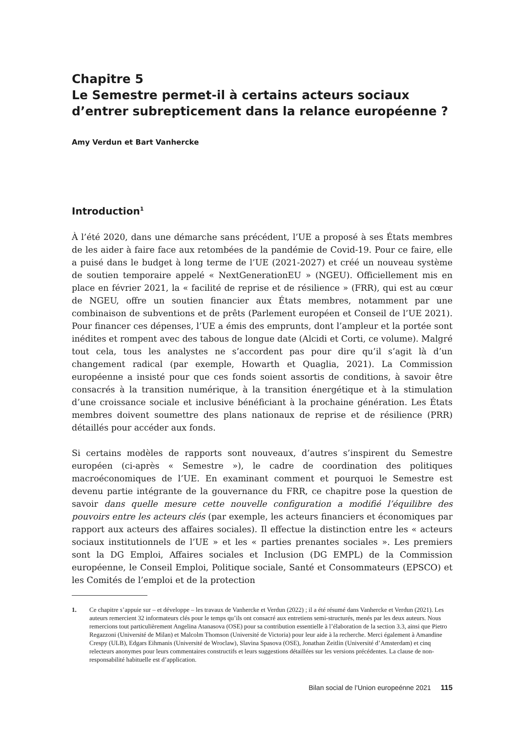Chapitre 5
Le Semestre permet-il à certains acteurs sociaux d’entrer subrepticement dans la relance européenne ?
Amy Verdun et Bart Vanhercke
Introduction<sup>1</sup>
À l’été 2020, dans une démarche sans précédent, l’UE a proposé à ses États membres de les aider à faire face aux retombées de la pandémie de Covid-19. Pour ce faire, elle a puisé dans le budget à long terme de l’UE (2021-2027) et créé un nouveau système de soutien temporaire appelé « NextGenerationEU » (NGEU). Officiellement mis en place en février 2021, la « facilité de reprise et de résilience » (FRR), qui est au cœur de NGEU, offre un soutien financier aux États membres, notamment par une combinaison de subventions et de prêts (Parlement européen et Conseil de l’UE 2021). Pour financer ces dépenses, l’UE a émis des emprunts, dont l’ampleur et la portée sont inédites et rompent avec des tabous de longue date (Alcidi et Corti, ce volume). Malgré tout cela, tous les analystes ne s’accordent pas pour dire qu’il s’agit là d’un changement radical (par exemple, Howarth et Quaglia, 2021). La Commission européenne a insisté pour que ces fonds soient assortis de conditions, à savoir être consacrés à la transition numérique, à la transition énergétique et à la stimulation d’une croissance sociale et inclusive bénéficiant à la prochaine génération. Les États membres doivent soumettre des plans nationaux de reprise et de résilience (PRR) détaillés pour accéder aux fonds.
Si certains modèles de rapports sont nouveaux, d’autres s’inspirent du Semestre européen (ci-après « Semestre »), le cadre de coordination des politiques macroéconomiques de l’UE. En examinant comment et pourquoi le Semestre est devenu partie intégrante de la gouvernance du FRR, ce chapitre pose la question de savoir dans quelle mesure cette nouvelle configuration a modifié l’équilibre des pouvoirs entre les acteurs clés (par exemple, les acteurs financiers et économiques par rapport aux acteurs des affaires sociales). Il effectue la distinction entre les « acteurs sociaux institutionnels de l’UE » et les « parties prenantes sociales ». Les premiers sont la DG Emploi, Affaires sociales et Inclusion (DG EMPL) de la Commission européenne, le Conseil Emploi, Politique sociale, Santé et Consommateurs (EPSCO) et les Comités de l’emploi et de la protection
1. Ce chapitre s’appuie sur – et développe – les travaux de Vanhercke et Verdun (2022) ; il a été résumé dans Vanhercke et Verdun (2021). Les auteurs remercient 32 informateurs clés pour le temps qu’ils ont consacré aux entretiens semi-structurés, menés par les deux auteurs. Nous remercions tout particulièrement Angelina Atanasova (OSE) pour sa contribution essentielle à l’élaboration de la section 3.3, ainsi que Pietro Regazzoni (Université de Milan) et Malcolm Thomson (Université de Victoria) pour leur aide à la recherche. Merci également à Amandine Crespy (ULB), Edgars Eihmanis (Université de Wroclaw), Slavina Spasova (OSE), Jonathan Zeitlin (Université d’Amsterdam) et cinq relecteurs anonymes pour leurs commentaires constructifs et leurs suggestions détaillées sur les versions précédentes. La clause de non-responsabilité habituelle est d’application.
Bilan social de l’Union europeénne 2021 115